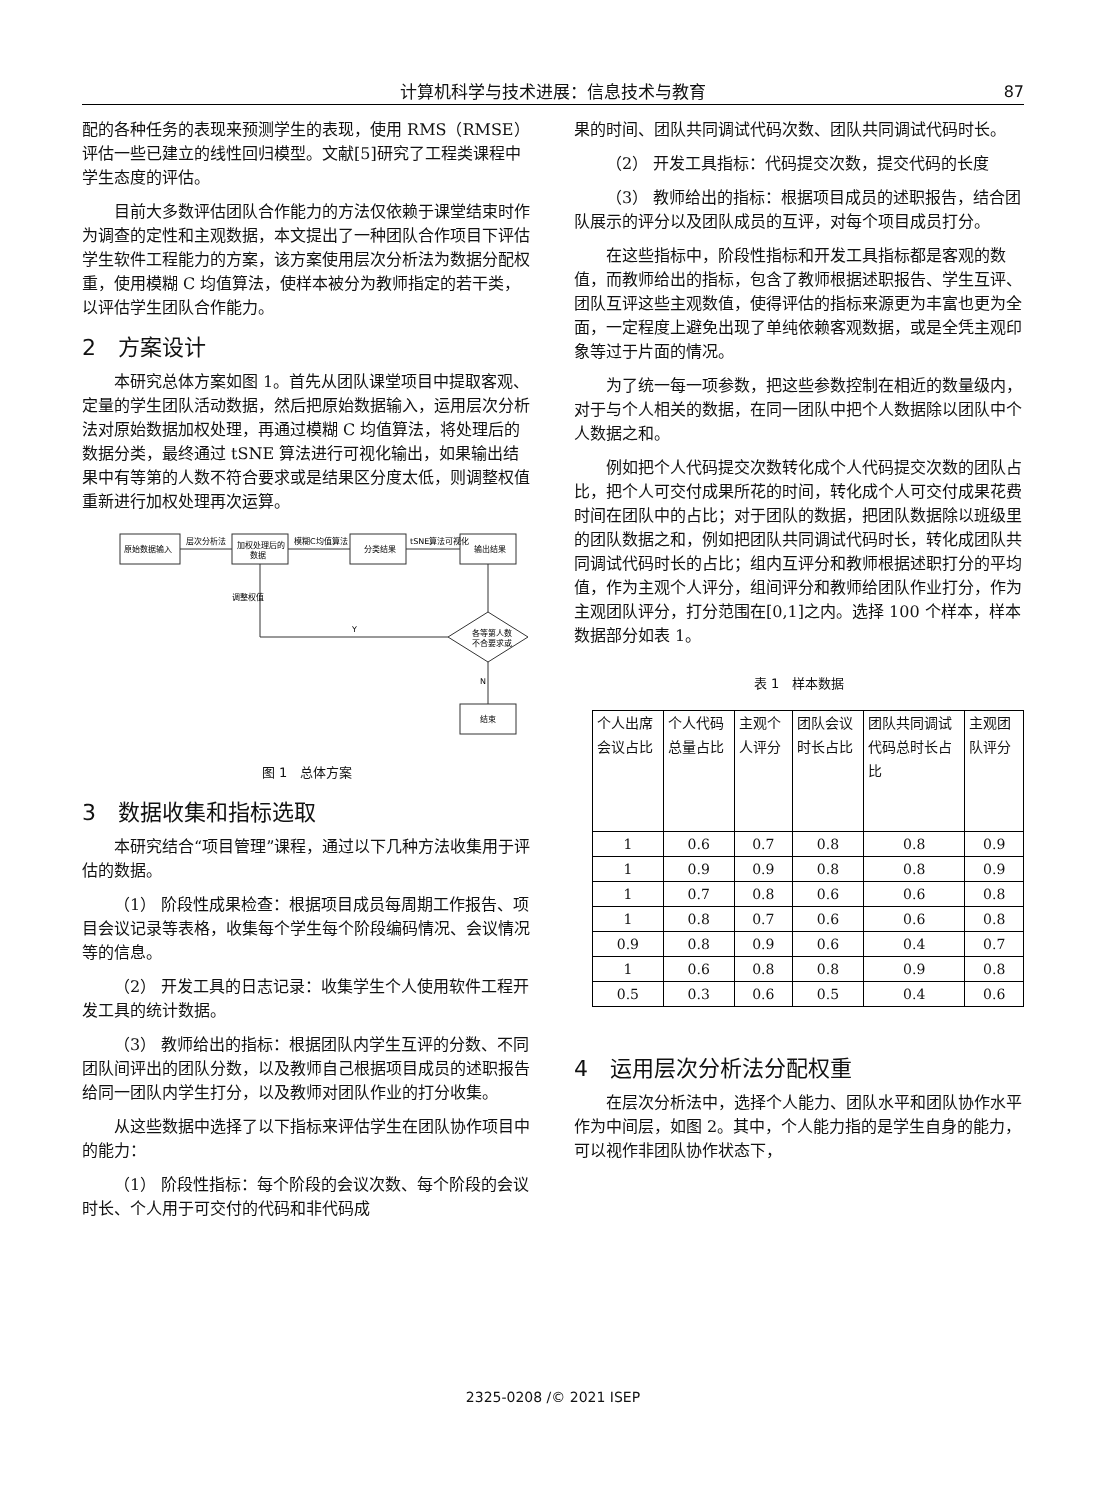计算机科学与技术进展：信息技术与教育
87
配的各种任务的表现来预测学生的表现，使用 RMS（RMSE）评估一些已建立的线性回归模型。文献[5]研究了工程类课程中学生态度的评估。
目前大多数评估团队合作能力的方法仅依赖于课堂结束时作为调查的定性和主观数据，本文提出了一种团队合作项目下评估学生软件工程能力的方案，该方案使用层次分析法为数据分配权重，使用模糊 C 均值算法，使样本被分为教师指定的若干类，以评估学生团队合作能力。
2　方案设计
本研究总体方案如图 1。首先从团队课堂项目中提取客观、定量的学生团队活动数据，然后把原始数据输入，运用层次分析法对原始数据加权处理，再通过模糊 C 均值算法，将处理后的数据分类，最终通过 tSNE 算法进行可视化输出，如果输出结果中有等第的人数不符合要求或是结果区分度太低，则调整权值重新进行加权处理再次运算。
原始数据输入
加权处理后的
数据
分类结果
输出结果
层次分析法
模糊C均值算法
tSNE算法可视化
各等第人数
不合要求或
调整权值
Y
N
结束
图 1　总体方案
3　数据收集和指标选取
本研究结合“项目管理”课程，通过以下几种方法收集用于评估的数据。
（1） 阶段性成果检查：根据项目成员每周期工作报告、项目会议记录等表格，收集每个学生每个阶段编码情况、会议情况等的信息。
（2） 开发工具的日志记录：收集学生个人使用软件工程开发工具的统计数据。
（3） 教师给出的指标：根据团队内学生互评的分数、不同团队间评出的团队分数，以及教师自己根据项目成员的述职报告给同一团队内学生打分，以及教师对团队作业的打分收集。
从这些数据中选择了以下指标来评估学生在团队协作项目中的能力：
（1） 阶段性指标：每个阶段的会议次数、每个阶段的会议时长、个人用于可交付的代码和非代码成
果的时间、团队共同调试代码次数、团队共同调试代码时长。
（2） 开发工具指标：代码提交次数，提交代码的长度
（3） 教师给出的指标：根据项目成员的述职报告，结合团队展示的评分以及团队成员的互评，对每个项目成员打分。
在这些指标中，阶段性指标和开发工具指标都是客观的数值，而教师给出的指标，包含了教师根据述职报告、学生互评、团队互评这些主观数值，使得评估的指标来源更为丰富也更为全面，一定程度上避免出现了单纯依赖客观数据，或是全凭主观印象等过于片面的情况。
为了统一每一项参数，把这些参数控制在相近的数量级内，对于与个人相关的数据，在同一团队中把个人数据除以团队中个人数据之和。
例如把个人代码提交次数转化成个人代码提交次数的团队占比，把个人可交付成果所花的时间，转化成个人可交付成果花费时间在团队中的占比；对于团队的数据，把团队数据除以班级里的团队数据之和，例如把团队共同调试代码时长，转化成团队共同调试代码时长的占比；组内互评分和教师根据述职打分的平均值，作为主观个人评分，组间评分和教师给团队作业打分，作为主观团队评分，打分范围在[0,1]之内。选择 100 个样本，样本数据部分如表 1。
表 1　样本数据
| 个人出席会议占比 | 个人代码总量占比 | 主观个人评分 | 团队会议时长占比 | 团队共同调试代码总时长占比 | 主观团队评分 |
| 1 | 0.6 | 0.7 | 0.8 | 0.8 | 0.9 |
| 1 | 0.9 | 0.9 | 0.8 | 0.8 | 0.9 |
| 1 | 0.7 | 0.8 | 0.6 | 0.6 | 0.8 |
| 1 | 0.8 | 0.7 | 0.6 | 0.6 | 0.8 |
| 0.9 | 0.8 | 0.9 | 0.6 | 0.4 | 0.7 |
| 1 | 0.6 | 0.8 | 0.8 | 0.9 | 0.8 |
| 0.5 | 0.3 | 0.6 | 0.5 | 0.4 | 0.6 |
4　运用层次分析法分配权重
在层次分析法中，选择个人能力、团队水平和团队协作水平作为中间层，如图 2。其中，个人能力指的是学生自身的能力，可以视作非团队协作状态下，
2325-0208 /© 2021 ISEP